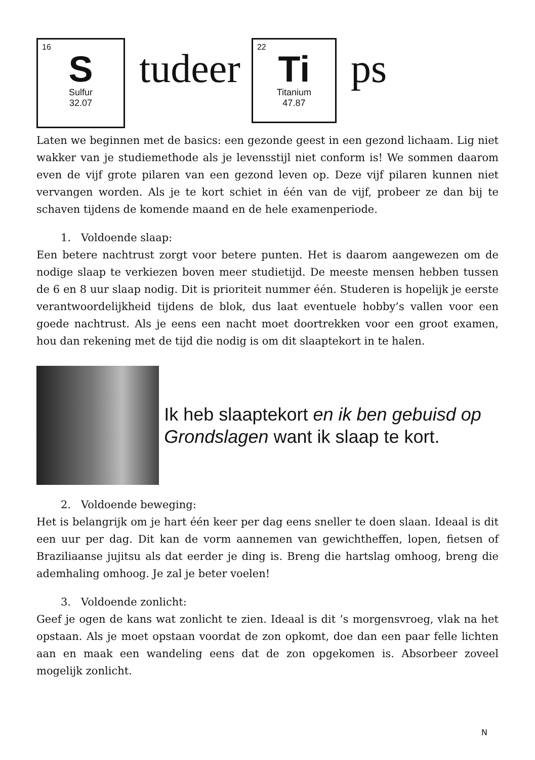16
S
Sulfur
32.07
tudeer
22
Ti
Titanium
47.87
ps
Laten we beginnen met de basics: een gezonde geest in een gezond lichaam. Lig niet wakker van je studiemethode als je levensstijl niet conform is! We sommen daarom even de vijf grote pilaren van een gezond leven op. Deze vijf pilaren kunnen niet vervangen worden. Als je te kort schiet in één van de vijf, probeer ze dan bij te schaven tijdens de komende maand en de hele examenperiode.
1. Voldoende slaap:
Een betere nachtrust zorgt voor betere punten. Het is daarom aangewezen om de nodige slaap te verkiezen boven meer studietijd. De meeste mensen hebben tussen de 6 en 8 uur slaap nodig. Dit is prioriteit nummer één. Studeren is hopelijk je eerste verantwoordelijkheid tijdens de blok, dus laat eventuele hobby’s vallen voor een goede nachtrust. Als je eens een nacht moet doortrekken voor een groot examen, hou dan rekening met de tijd die nodig is om dit slaaptekort in te halen.
Ik heb slaaptekort en ik ben gebuisd op Grondslagen want ik slaap te kort.
2. Voldoende beweging:
Het is belangrijk om je hart één keer per dag eens sneller te doen slaan. Ideaal is dit een uur per dag. Dit kan de vorm aannemen van gewichtheffen, lopen, fietsen of Braziliaanse jujitsu als dat eerder je ding is. Breng die hartslag omhoog, breng die ademhaling omhoog. Je zal je beter voelen!
3. Voldoende zonlicht:
Geef je ogen de kans wat zonlicht te zien. Ideaal is dit ’s morgensvroeg, vlak na het opstaan. Als je moet opstaan voordat de zon opkomt, doe dan een paar felle lichten aan en maak een wandeling eens dat de zon opgekomen is. Absorbeer zoveel mogelijk zonlicht.
N